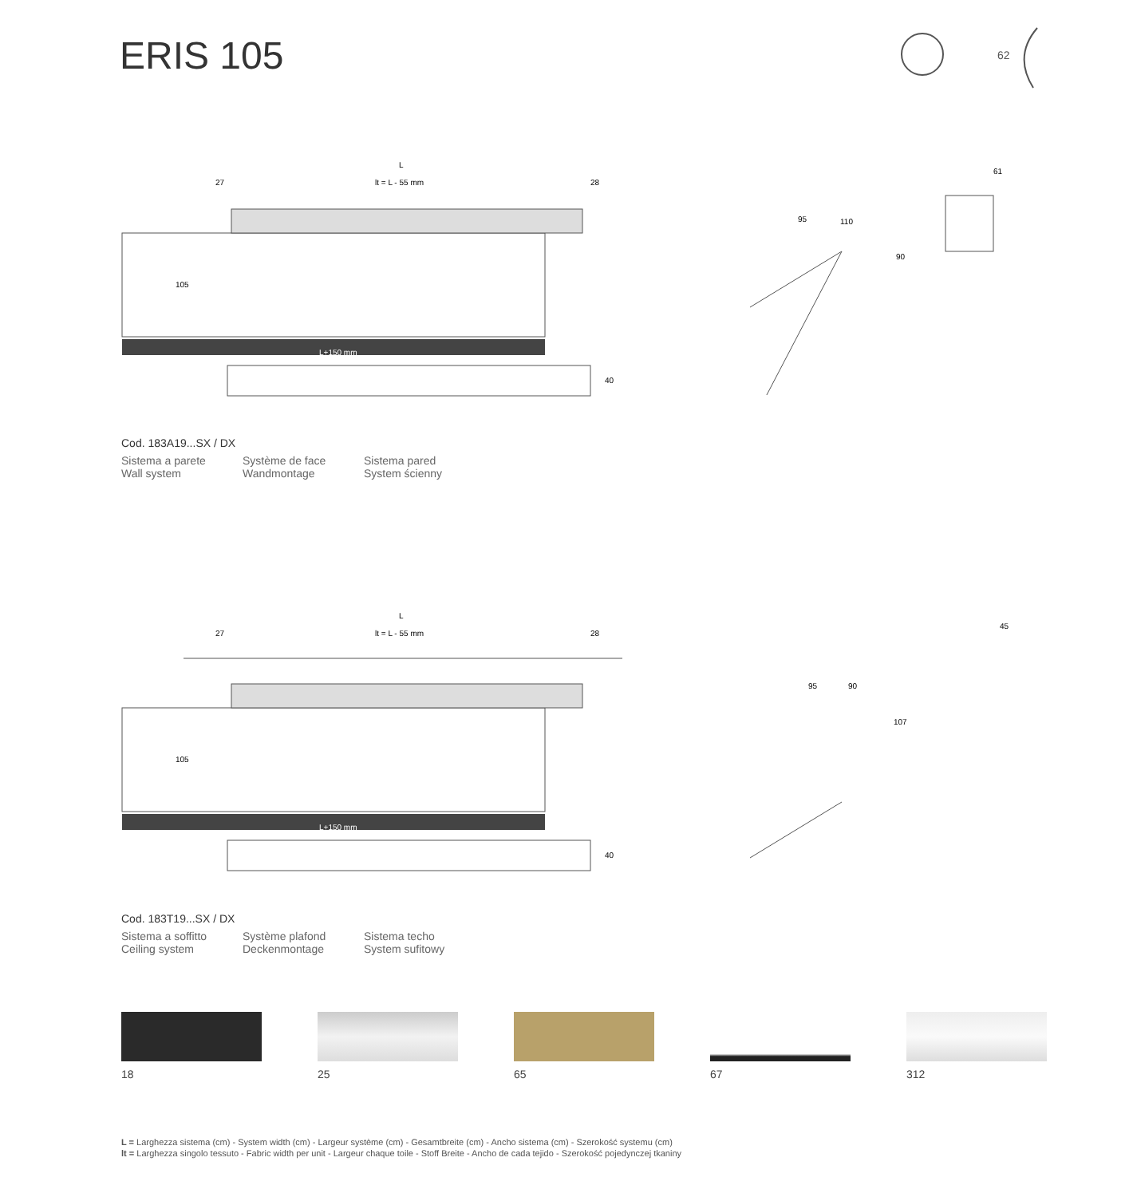ERIS 105
62
L
lt = L - 55 mm
27
28
105
L+150 mm
40
95
110
90
61
Cod. 183A19...SX / DX
Sistema a parete
Wall system
Système de face
Wandmontage
Sistema pared
System ścienny
L
lt = L - 55 mm
27
28
105
L+150 mm
40
95
90
107
45
Cod. 183T19...SX / DX
Sistema a soffitto
Ceiling system
Système plafond
Deckenmontage
Sistema techo
System sufitowy
18 25 65 67 312
L = Larghezza sistema (cm) - System width (cm) - Largeur système (cm) - Gesamtbreite (cm) - Ancho sistema (cm) - Szerokość systemu (cm)
lt = Larghezza singolo tessuto - Fabric width per unit - Largeur chaque toile - Stoff Breite - Ancho de cada tejido - Szerokość pojedynczej tkaniny